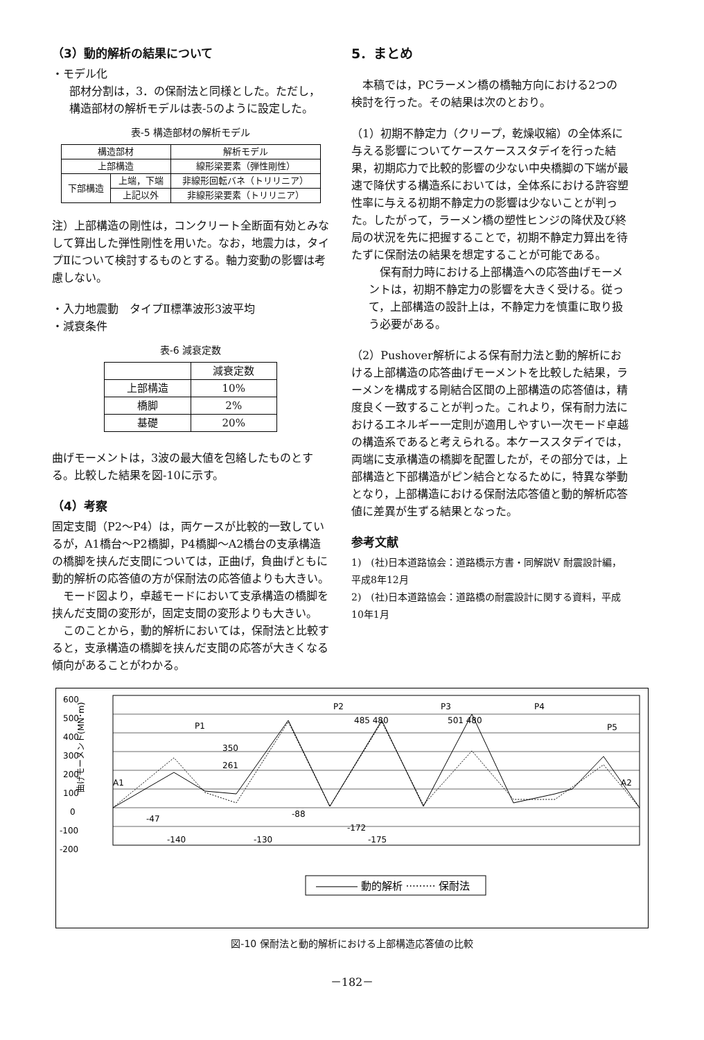（3）動的解析の結果について
・モデル化
部材分割は，3．の保耐法と同様とした。ただし，構造部材の解析モデルは表-5のように設定した。
表-5 構造部材の解析モデル
| 構造部材 | | 解析モデル |
| --- | --- | --- |
| 上部構造 | | 線形梁要素（弾性剛性） |
| 下部構造 | 上端，下端 | 非線形回転バネ（トリリニア） |
| | 上記以外 | 非線形梁要素（トリリニア） |
注）上部構造の剛性は，コンクリート全断面有効とみなして算出した弾性剛性を用いた。なお，地震力は，タイプⅡについて検討するものとする。軸力変動の影響は考慮しない。
・入力地震動　タイプⅡ標準波形3波平均
・減衰条件
表-6 減衰定数
| | 減衰定数 |
| --- | --- |
| 上部構造 | 10% |
| 橋脚 | 2% |
| 基礎 | 20% |
曲げモーメントは，3波の最大値を包絡したものとする。比較した結果を図-10に示す。
（4）考察
固定支間（P2～P4）は，両ケースが比較的一致しているが，A1橋台～P2橋脚，P4橋脚～A2橋台の支承構造の橋脚を挟んだ支間については，正曲げ，負曲げともに動的解析の応答値の方が保耐法の応答値よりも大きい。
　モード図より，卓越モードにおいて支承構造の橋脚を挟んだ支間の変形が，固定支間の変形よりも大きい。
　このことから，動的解析においては，保耐法と比較すると，支承構造の橋脚を挟んだ支間の応答が大きくなる傾向があることがわかる。
5．まとめ
　本稿では，PCラーメン橋の橋軸方向における2つの検討を行った。その結果は次のとおり。
（1）初期不静定力（クリープ，乾燥収縮）の全体系に与える影響についてケースケーススタデイを行った結果，初期応力で比較的影響の少ない中央橋脚の下端が最速で降伏する構造系においては，全体系における許容塑性率に与える初期不静定力の影響は少ないことが判った。したがって，ラーメン橋の塑性ヒンジの降伏及び終局の状況を先に把握することで，初期不静定力算出を待たずに保耐法の結果を想定することが可能である。
　保有耐力時における上部構造への応答曲げモーメントは，初期不静定力の影響を大きく受ける。従って，上部構造の設計上は，不静定力を慎重に取り扱う必要がある。
（2）Pushover解析による保有耐力法と動的解析における上部構造の応答曲げモーメントを比較した結果，ラーメンを構成する剛結合区間の上部構造の応答値は，精度良く一致することが判った。これより，保有耐力法におけるエネルギー一定則が適用しやすい一次モード卓越の構造系であると考えられる。本ケーススタデイでは，両端に支承構造の橋脚を配置したが，その部分では，上部構造と下部構造がピン結合となるために，特異な挙動となり，上部構造における保耐法応答値と動的解析応答値に差異が生ずる結果となった。
参考文献
1)　(社)日本道路協会：道路橋示方書・同解説Ⅴ 耐震設計編，平成8年12月
2)　(社)日本道路協会：道路橋の耐震設計に関する資料，平成10年1月
600
500
400
300
200
100
0
-100
-200
曲げモーメント(MN･m)
A1
P1
P2
P3
P4
P5
A2
350
261
485 480
501 480
-47
-140
-130
-88
-172
-175
―――― 動的解析 ········· 保耐法
図-10 保耐法と動的解析における上部構造応答値の比較
－182－